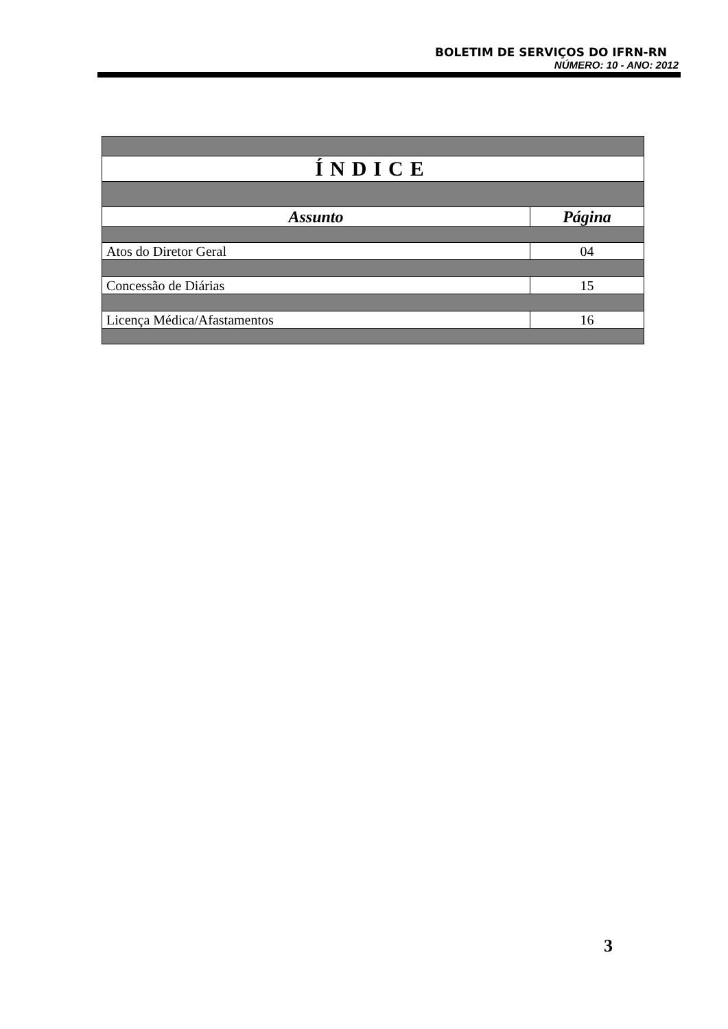BOLETIM DE SERVIÇOS DO IFRN-RN
NÚMERO: 10 - ANO: 2012
| ÍNDICE | |
| Assunto | Página |
| Atos do Diretor Geral | 04 |
| Concessão de Diárias | 15 |
| Licença Médica/Afastamentos | 16 |
3